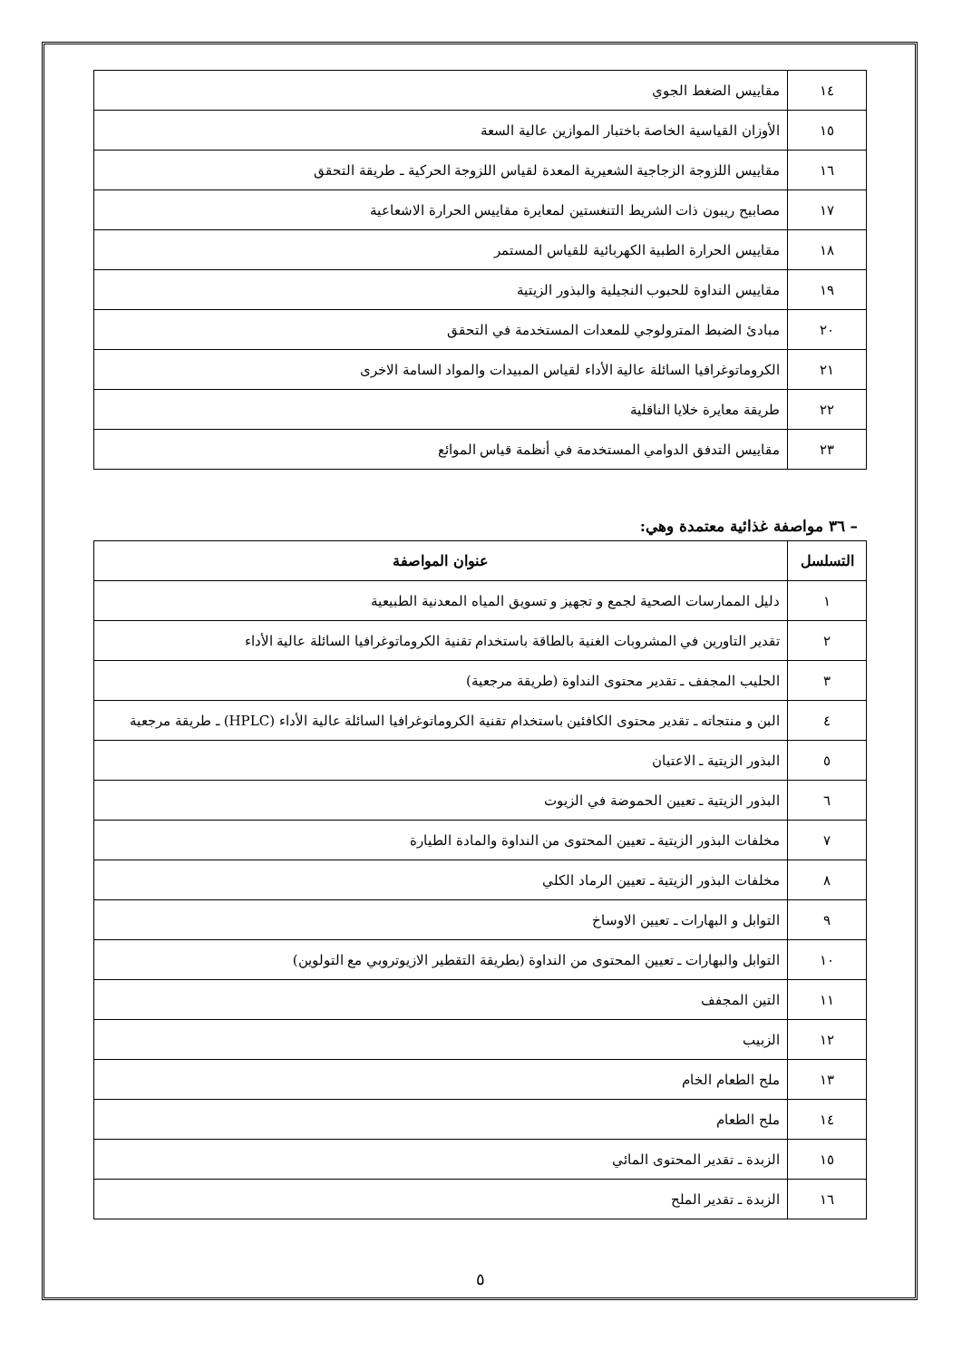| ١٤ | مقاييس الضغط الجوي |
| ١٥ | الأوزان القياسية الخاصة باختبار الموازين عالية السعة |
| ١٦ | مقاييس اللزوجة الزجاجية الشعيرية المعدة لقياس اللزوجة الحركية ـ طريقة التحقق |
| ١٧ | مصابيح ريبون ذات الشريط التنغستين لمعايرة مقاييس الحرارة الاشعاعية |
| ١٨ | مقاييس الحرارة الطبية الكهربائية للقياس المستمر |
| ١٩ | مقاييس النداوة للحبوب النجيلية والبذور الزيتية |
| ٢٠ | مبادئ الضبط المترولوجي للمعدات المستخدمة في التحقق |
| ٢١ | الكروماتوغرافيا السائلة عالية الأداء لقياس المبيدات والمواد السامة الاخرى |
| ٢٢ | طريقة معايرة خلايا الناقلية |
| ٢٣ | مقاييس التدفق الدوامي المستخدمة في أنظمة قياس الموائع |
– ٣٦ مواصفة غذائية معتمدة وهي:
| التسلسل | عنوان المواصفة |
| --- | --- |
| ١ | دليل الممارسات الصحية لجمع و تجهيز و تسويق المياه المعدنية الطبيعية |
| ٢ | تقدير التاورين في المشروبات الغنية بالطاقة باستخدام تقنية الكروماتوغرافيا السائلة عالية الأداء |
| ٣ | الحليب المجفف ـ تقدير محتوى النداوة (طريقة مرجعية) |
| ٤ | البن و منتجاته ـ تقدير محتوى الكافئين باستخدام تقنية الكروماتوغرافيا السائلة عالية الأداء (HPLC) ـ طريقة مرجعية |
| ٥ | البذور الزيتية ـ الاعتيان |
| ٦ | البذور الزيتية ـ تعيين الحموضة في الزيوت |
| ٧ | مخلفات البذور الزيتية ـ تعيين المحتوى من النداوة والمادة الطيارة |
| ٨ | مخلفات البذور الزيتية ـ تعيين الرماد الكلي |
| ٩ | التوابل و البهارات ـ تعيين الاوساخ |
| ١٠ | التوابل والبهارات ـ تعيين المحتوى من النداوة (بطريقة التقطير الازيوتروبي مع التولوين) |
| ١١ | التين المجفف |
| ١٢ | الزبيب |
| ١٣ | ملح الطعام الخام |
| ١٤ | ملح الطعام |
| ١٥ | الزبدة ـ تقدير المحتوى المائي |
| ١٦ | الزبدة ـ تقدير الملح |
٥